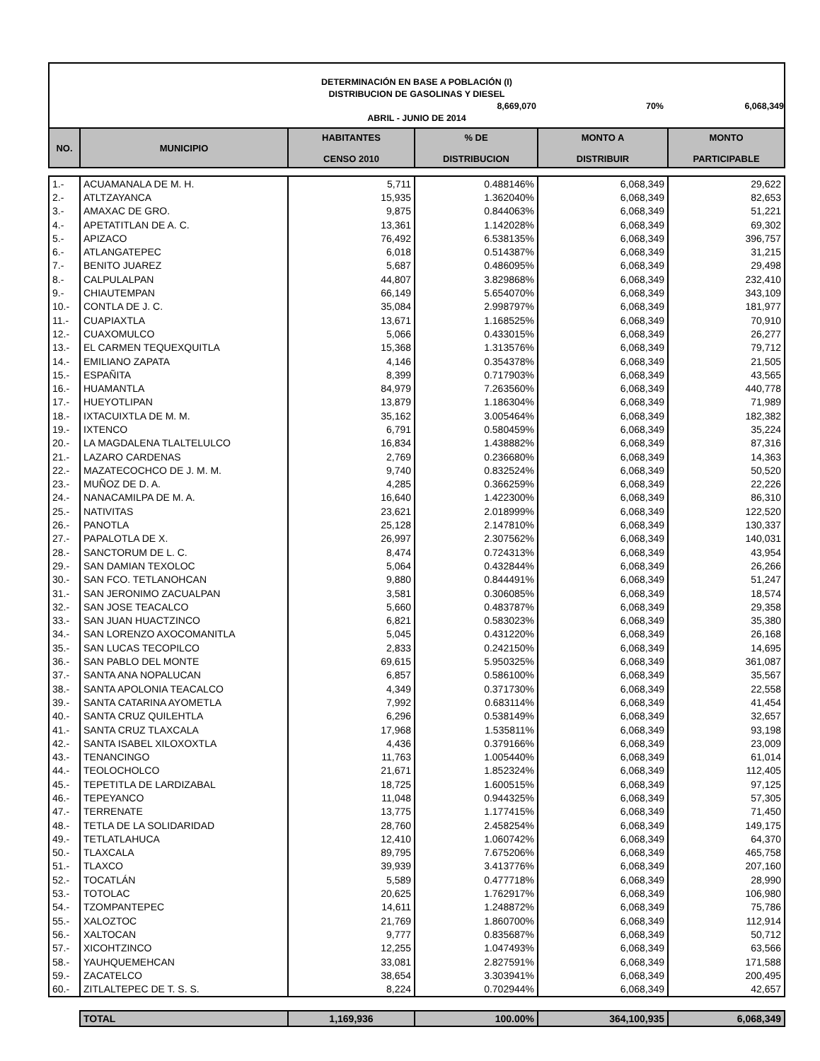DETERMINACIÓN EN BASE A POBLACIÓN (I)
DISTRIBUCION DE GASOLINAS Y DIESEL
8,669,070 70% 6,068,349
ABRIL - JUNIO DE 2014
| NO. | MUNICIPIO | HABITANTES CENSO 2010 | % DE DISTRIBUCION | MONTO A DISTRIBUIR | MONTO PARTICIPABLE |
| --- | --- | --- | --- | --- | --- |
| 1.- | ACUAMANALA DE M. H. | 5,711 | 0.488146% | 6,068,349 | 29,622 |
| 2.- | ATLTZAYANCA | 15,935 | 1.362040% | 6,068,349 | 82,653 |
| 3.- | AMAXAC DE GRO. | 9,875 | 0.844063% | 6,068,349 | 51,221 |
| 4.- | APETATITLAN DE A. C. | 13,361 | 1.142028% | 6,068,349 | 69,302 |
| 5.- | APIZACO | 76,492 | 6.538135% | 6,068,349 | 396,757 |
| 6.- | ATLANGATEPEC | 6,018 | 0.514387% | 6,068,349 | 31,215 |
| 7.- | BENITO JUAREZ | 5,687 | 0.486095% | 6,068,349 | 29,498 |
| 8.- | CALPULALPAN | 44,807 | 3.829868% | 6,068,349 | 232,410 |
| 9.- | CHIAUTEMPAN | 66,149 | 5.654070% | 6,068,349 | 343,109 |
| 10.- | CONTLA DE J. C. | 35,084 | 2.998797% | 6,068,349 | 181,977 |
| 11.- | CUAPIAXTLA | 13,671 | 1.168525% | 6,068,349 | 70,910 |
| 12.- | CUAXOMULCO | 5,066 | 0.433015% | 6,068,349 | 26,277 |
| 13.- | EL CARMEN TEQUEXQUITLA | 15,368 | 1.313576% | 6,068,349 | 79,712 |
| 14.- | EMILIANO ZAPATA | 4,146 | 0.354378% | 6,068,349 | 21,505 |
| 15.- | ESPAÑITA | 8,399 | 0.717903% | 6,068,349 | 43,565 |
| 16.- | HUAMANTLA | 84,979 | 7.263560% | 6,068,349 | 440,778 |
| 17.- | HUEYOTLIPAN | 13,879 | 1.186304% | 6,068,349 | 71,989 |
| 18.- | IXTACUIXTLA DE M. M. | 35,162 | 3.005464% | 6,068,349 | 182,382 |
| 19.- | IXTENCO | 6,791 | 0.580459% | 6,068,349 | 35,224 |
| 20.- | LA MAGDALENA TLALTELULCO | 16,834 | 1.438882% | 6,068,349 | 87,316 |
| 21.- | LAZARO CARDENAS | 2,769 | 0.236680% | 6,068,349 | 14,363 |
| 22.- | MAZATECOCHCO DE J. M. M. | 9,740 | 0.832524% | 6,068,349 | 50,520 |
| 23.- | MUÑOZ DE D. A. | 4,285 | 0.366259% | 6,068,349 | 22,226 |
| 24.- | NANACAMILPA DE M. A. | 16,640 | 1.422300% | 6,068,349 | 86,310 |
| 25.- | NATIVITAS | 23,621 | 2.018999% | 6,068,349 | 122,520 |
| 26.- | PANOTLA | 25,128 | 2.147810% | 6,068,349 | 130,337 |
| 27.- | PAPALOTLA DE X. | 26,997 | 2.307562% | 6,068,349 | 140,031 |
| 28.- | SANCTORUM DE L. C. | 8,474 | 0.724313% | 6,068,349 | 43,954 |
| 29.- | SAN DAMIAN TEXOLOC | 5,064 | 0.432844% | 6,068,349 | 26,266 |
| 30.- | SAN FCO. TETLANOHCAN | 9,880 | 0.844491% | 6,068,349 | 51,247 |
| 31.- | SAN JERONIMO ZACUALPAN | 3,581 | 0.306085% | 6,068,349 | 18,574 |
| 32.- | SAN JOSE TEACALCO | 5,660 | 0.483787% | 6,068,349 | 29,358 |
| 33.- | SAN JUAN HUACTZINCO | 6,821 | 0.583023% | 6,068,349 | 35,380 |
| 34.- | SAN LORENZO AXOCOMANITLA | 5,045 | 0.431220% | 6,068,349 | 26,168 |
| 35.- | SAN LUCAS TECOPILCO | 2,833 | 0.242150% | 6,068,349 | 14,695 |
| 36.- | SAN PABLO DEL MONTE | 69,615 | 5.950325% | 6,068,349 | 361,087 |
| 37.- | SANTA ANA NOPALUCAN | 6,857 | 0.586100% | 6,068,349 | 35,567 |
| 38.- | SANTA APOLONIA TEACALCO | 4,349 | 0.371730% | 6,068,349 | 22,558 |
| 39.- | SANTA CATARINA AYOMETLA | 7,992 | 0.683114% | 6,068,349 | 41,454 |
| 40.- | SANTA CRUZ QUILEHTLA | 6,296 | 0.538149% | 6,068,349 | 32,657 |
| 41.- | SANTA CRUZ TLAXCALA | 17,968 | 1.535811% | 6,068,349 | 93,198 |
| 42.- | SANTA ISABEL XILOXOXTLA | 4,436 | 0.379166% | 6,068,349 | 23,009 |
| 43.- | TENANCINGO | 11,763 | 1.005440% | 6,068,349 | 61,014 |
| 44.- | TEOLOCHOLCO | 21,671 | 1.852324% | 6,068,349 | 112,405 |
| 45.- | TEPETITLA DE LARDIZABAL | 18,725 | 1.600515% | 6,068,349 | 97,125 |
| 46.- | TEPEYANCO | 11,048 | 0.944325% | 6,068,349 | 57,305 |
| 47.- | TERRENATE | 13,775 | 1.177415% | 6,068,349 | 71,450 |
| 48.- | TETLA DE LA SOLIDARIDAD | 28,760 | 2.458254% | 6,068,349 | 149,175 |
| 49.- | TETLATLAHUCA | 12,410 | 1.060742% | 6,068,349 | 64,370 |
| 50.- | TLAXCALA | 89,795 | 7.675206% | 6,068,349 | 465,758 |
| 51.- | TLAXCO | 39,939 | 3.413776% | 6,068,349 | 207,160 |
| 52.- | TOCATLÁN | 5,589 | 0.477718% | 6,068,349 | 28,990 |
| 53.- | TOTOLAC | 20,625 | 1.762917% | 6,068,349 | 106,980 |
| 54.- | TZOMPANTEPEC | 14,611 | 1.248872% | 6,068,349 | 75,786 |
| 55.- | XALOZTOC | 21,769 | 1.860700% | 6,068,349 | 112,914 |
| 56.- | XALTOCAN | 9,777 | 0.835687% | 6,068,349 | 50,712 |
| 57.- | XICOHTZINCO | 12,255 | 1.047493% | 6,068,349 | 63,566 |
| 58.- | YAUHQUEMEHCAN | 33,081 | 2.827591% | 6,068,349 | 171,588 |
| 59.- | ZACATELCO | 38,654 | 3.303941% | 6,068,349 | 200,495 |
| 60.- | ZITLALTEPEC DE T. S. S. | 8,224 | 0.702944% | 6,068,349 | 42,657 |
| | TOTAL | 1,169,936 | 100.00% | 364,100,935 | 6,068,349 |